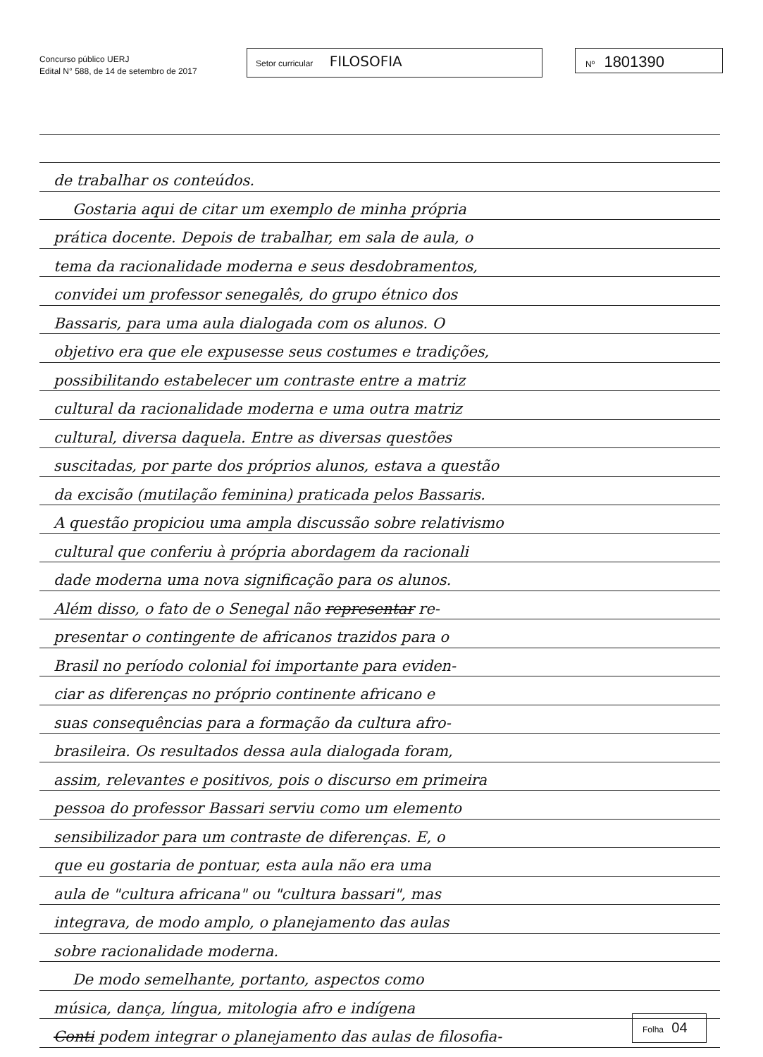Concurso público UERJ
Edital N° 588, de 14 de setembro de 2017
Setor curricular FILOSOFIA
Nº 1801390
de trabalhar os conteúdos.
Gostaria aqui de citar um exemplo de minha própria
prática docente. Depois de trabalhar, em sala de aula, o
tema da racionalidade moderna e seus desdobramentos,
convidei um professor senegalês, do grupo étnico dos
Bassaris, para uma aula dialogada com os alunos. O
objetivo era que ele expusesse seus costumes e tradições,
possibilitando estabelecer um contraste entre a matriz
cultural da racionalidade moderna e uma outra matriz
cultural, diversa daquela. Entre as diversas questões
suscitadas, por parte dos próprios alunos, estava a questão
da excisão (mutilação feminina) praticada pelos Bassaris.
A questão propiciou uma ampla discussão sobre relativismo
cultural que conferiu à própria abordagem da racionali
dade moderna uma nova significação para os alunos.
Além disso, o fato de o Senegal não representar re-
presentar o contingente de africanos trazidos para o
Brasil no período colonial foi importante para eviden-
ciar as diferenças no próprio continente africano e
suas consequências para a formação da cultura afro-
brasileira. Os resultados dessa aula dialogada foram,
assim, relevantes e positivos, pois o discurso em primeira
pessoa do professor Bassari serviu como um elemento
sensibilizador para um contraste de diferenças. E, o
que eu gostaria de pontuar, esta aula não era uma
aula de "cultura africana" ou "cultura bassari", mas
integrava, de modo amplo, o planejamento das aulas
sobre racionalidade moderna.
De modo semelhante, portanto, aspectos como
música, dança, língua, mitologia afro e indígena
Conti podem integrar o planejamento das aulas de filosofia-
Folha 04